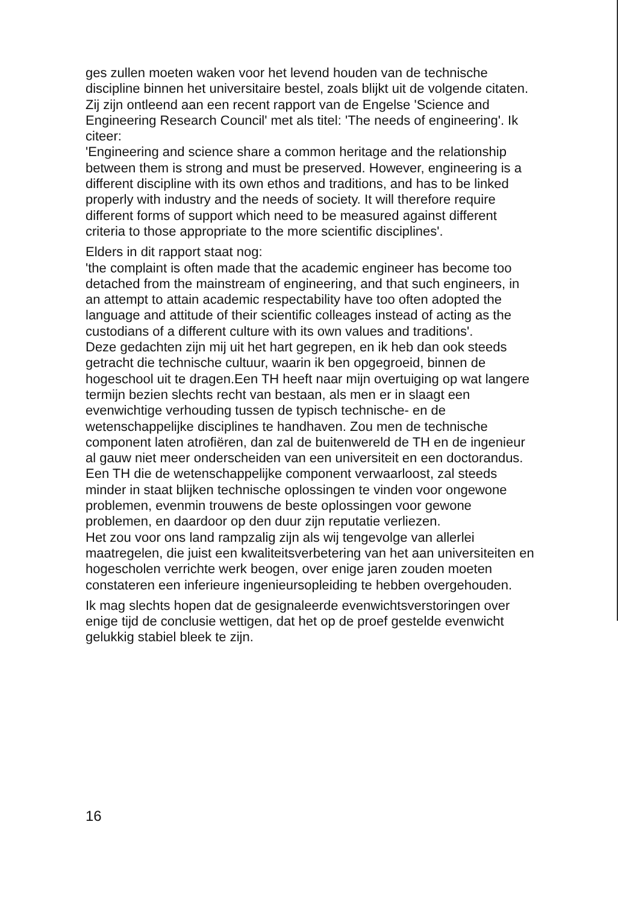ges zullen moeten waken voor het levend houden van de technische discipline binnen het universitaire bestel, zoals blijkt uit de volgende citaten.
Zij zijn ontleend aan een recent rapport van de Engelse 'Science and Engineering Research Council' met als titel: 'The needs of engineering'. Ik citeer:
'Engineering and science share a common heritage and the relationship between them is strong and must be preserved. However, engineering is a different discipline with its own ethos and traditions, and has to be linked properly with industry and the needs of society. It will therefore require different forms of support which need to be measured against different criteria to those appropriate to the more scientific disciplines'.
Elders in dit rapport staat nog:
'the complaint is often made that the academic engineer has become too detached from the mainstream of engineering, and that such engineers, in an attempt to attain academic respectability have too often adopted the language and attitude of their scientific colleages instead of acting as the custodians of a different culture with its own values and traditions'.
Deze gedachten zijn mij uit het hart gegrepen, en ik heb dan ook steeds getracht die technische cultuur, waarin ik ben opgegroeid, binnen de hogeschool uit te dragen.Een TH heeft naar mijn overtuiging op wat langere termijn bezien slechts recht van bestaan, als men er in slaagt een evenwichtige verhouding tussen de typisch technische- en de wetenschappelijke disciplines te handhaven. Zou men de technische component laten atrofiëren, dan zal de buitenwereld de TH en de ingenieur al gauw niet meer onderscheiden van een universiteit en een doctorandus. Een TH die de wetenschappelijke component verwaarloost, zal steeds minder in staat blijken technische oplossingen te vinden voor ongewone problemen, evenmin trouwens de beste oplossingen voor gewone problemen, en daardoor op den duur zijn reputatie verliezen.
Het zou voor ons land rampzalig zijn als wij tengevolge van allerlei maatregelen, die juist een kwaliteitsverbetering van het aan universiteiten en hogescholen verrichte werk beogen, over enige jaren zouden moeten constateren een inferieure ingenieursopleiding te hebben overgehouden.
Ik mag slechts hopen dat de gesignaleerde evenwichtsverstoringen over enige tijd de conclusie wettigen, dat het op de proef gestelde evenwicht gelukkig stabiel bleek te zijn.
16